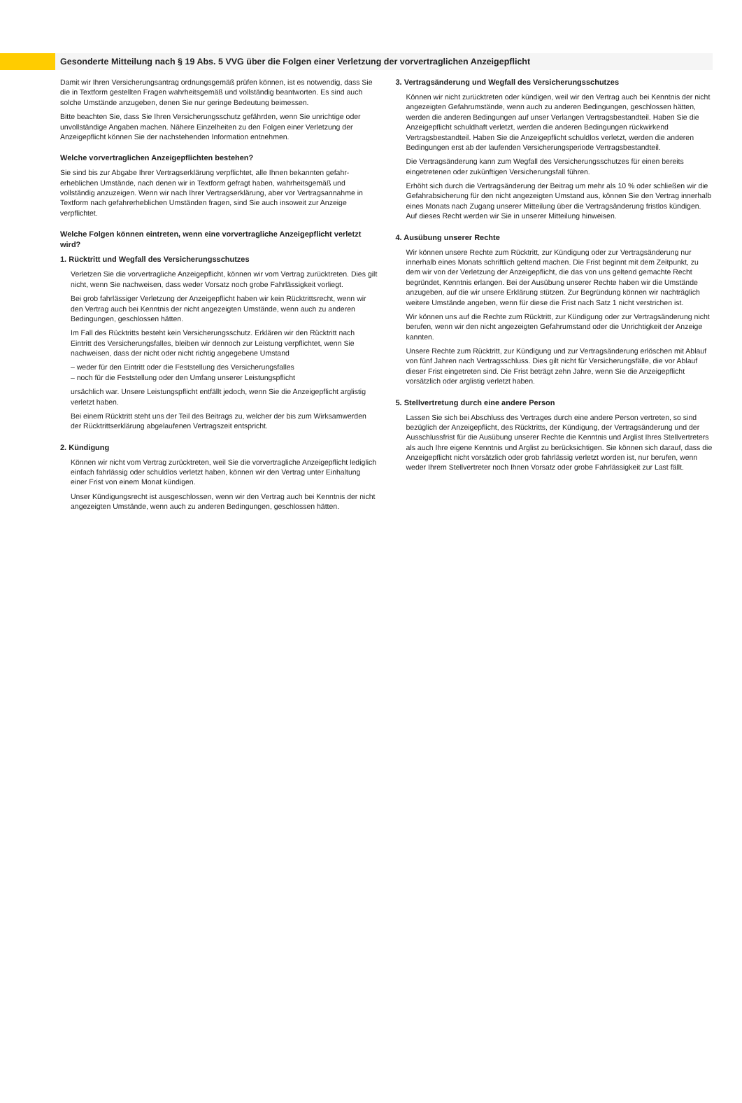Gesonderte Mitteilung nach § 19 Abs. 5 VVG über die Folgen einer Verletzung der vorvertraglichen Anzeigepflicht
Damit wir Ihren Versicherungsantrag ordnungsgemäß prüfen können, ist es notwendig, dass Sie die in Textform gestellten Fragen wahrheitsgemäß und vollständig beantworten. Es sind auch solche Umstände anzugeben, denen Sie nur geringe Bedeutung beimessen.
Bitte beachten Sie, dass Sie Ihren Versicherungsschutz gefährden, wenn Sie unrichtige oder unvollständige Angaben machen. Nähere Einzelheiten zu den Folgen einer Verletzung der Anzeigepflicht können Sie der nachstehenden Information entnehmen.
Welche vorvertraglichen Anzeigepflichten bestehen?
Sie sind bis zur Abgabe Ihrer Vertragserklärung verpflichtet, alle Ihnen bekannten gefahr­erheblichen Umstände, nach denen wir in Textform gefragt haben, wahrheitsgemäß und vollständig anzuzeigen. Wenn wir nach Ihrer Vertragserklärung, aber vor Vertragsannahme in Textform nach gefahrerheblichen Umständen fragen, sind Sie auch insoweit zur Anzeige verpflichtet.
Welche Folgen können eintreten, wenn eine vorvertragliche Anzeigepflicht verletzt wird?
1. Rücktritt und Wegfall des Versicherungsschutzes
Verletzen Sie die vorvertragliche Anzeigepflicht, können wir vom Vertrag zurücktreten. Dies gilt nicht, wenn Sie nachweisen, dass weder Vorsatz noch grobe Fahrlässigkeit vorliegt.
Bei grob fahrlässiger Verletzung der Anzeigepflicht haben wir kein Rücktrittsrecht, wenn wir den Vertrag auch bei Kenntnis der nicht angezeigten Umstände, wenn auch zu anderen Bedingungen, geschlossen hätten.
Im Fall des Rücktritts besteht kein Versicherungsschutz. Erklären wir den Rücktritt nach Eintritt des Versicherungsfalles, bleiben wir dennoch zur Leistung verpflichtet, wenn Sie nachweisen, dass der nicht oder nicht richtig angegebene Umstand
– weder für den Eintritt oder die Feststellung des Versicherungsfalles
– noch für die Feststellung oder den Umfang unserer Leistungspflicht
ursächlich war. Unsere Leistungspflicht entfällt jedoch, wenn Sie die Anzeigepflicht arglistig verletzt haben.
Bei einem Rücktritt steht uns der Teil des Beitrags zu, welcher der bis zum Wirksamwerden der Rücktrittserklärung abgelaufenen Vertragszeit entspricht.
2. Kündigung
Können wir nicht vom Vertrag zurücktreten, weil Sie die vorvertragliche Anzeigepflicht lediglich einfach fahrlässig oder schuldlos verletzt haben, können wir den Vertrag unter Einhaltung einer Frist von einem Monat kündigen.
Unser Kündigungsrecht ist ausgeschlossen, wenn wir den Vertrag auch bei Kenntnis der nicht angezeigten Umstände, wenn auch zu anderen Bedingungen, geschlossen hätten.
3. Vertragsänderung und Wegfall des Versicherungsschutzes
Können wir nicht zurücktreten oder kündigen, weil wir den Vertrag auch bei Kenntnis der nicht angezeigten Gefahrumstände, wenn auch zu anderen Bedingungen, geschlossen hätten, werden die anderen Bedingungen auf unser Verlangen Vertragsbestandteil. Haben Sie die Anzeigepflicht schuldhaft verletzt, werden die anderen Bedingungen rückwirkend Vertragsbestandteil. Haben Sie die Anzeigepflicht schuldlos verletzt, werden die anderen Bedingungen erst ab der laufenden Versicherungsperiode Vertragsbestandteil.
Die Vertragsänderung kann zum Wegfall des Versicherungsschutzes für einen bereits eingetretenen oder zukünftigen Versicherungsfall führen.
Erhöht sich durch die Vertragsänderung der Beitrag um mehr als 10 % oder schließen wir die Gefahrabsicherung für den nicht angezeigten Umstand aus, können Sie den Vertrag innerhalb eines Monats nach Zugang unserer Mitteilung über die Vertragsänderung fristlos kündigen. Auf dieses Recht werden wir Sie in unserer Mitteilung hinweisen.
4. Ausübung unserer Rechte
Wir können unsere Rechte zum Rücktritt, zur Kündigung oder zur Vertragsänderung nur innerhalb eines Monats schriftlich geltend machen. Die Frist beginnt mit dem Zeitpunkt, zu dem wir von der Verletzung der Anzeigepflicht, die das von uns geltend gemachte Recht begründet, Kenntnis erlangen. Bei der Ausübung unserer Rechte haben wir die Umstände anzugeben, auf die wir unsere Erklärung stützen. Zur Begründung können wir nachträg­lich weitere Umstände angeben, wenn für diese die Frist nach Satz 1 nicht verstrichen ist.
Wir können uns auf die Rechte zum Rücktritt, zur Kündigung oder zur Vertragsänderung nicht berufen, wenn wir den nicht angezeigten Gefahrumstand oder die Unrichtigkeit der Anzeige kannten.
Unsere Rechte zum Rücktritt, zur Kündigung und zur Vertragsänderung erlöschen mit Ablauf von fünf Jahren nach Vertragsschluss. Dies gilt nicht für Versicherungsfälle, die vor Ablauf dieser Frist eingetreten sind. Die Frist beträgt zehn Jahre, wenn Sie die Anzeigepflicht vorsätzlich oder arglistig verletzt haben.
5. Stellvertretung durch eine andere Person
Lassen Sie sich bei Abschluss des Vertrages durch eine andere Person vertreten, so sind bezüglich der Anzeigepflicht, des Rücktritts, der Kündigung, der Vertragsänderung und der Ausschlussfrist für die Ausübung unserer Rechte die Kenntnis und Arglist Ihres Stellvertreters als auch Ihre eigene Kenntnis und Arglist zu berücksichtigen. Sie können sich darauf, dass die Anzeigepflicht nicht vorsätzlich oder grob fahrlässig verletzt worden ist, nur berufen, wenn weder Ihrem Stellvertreter noch Ihnen Vorsatz oder grobe Fahr­lässigkeit zur Last fällt.